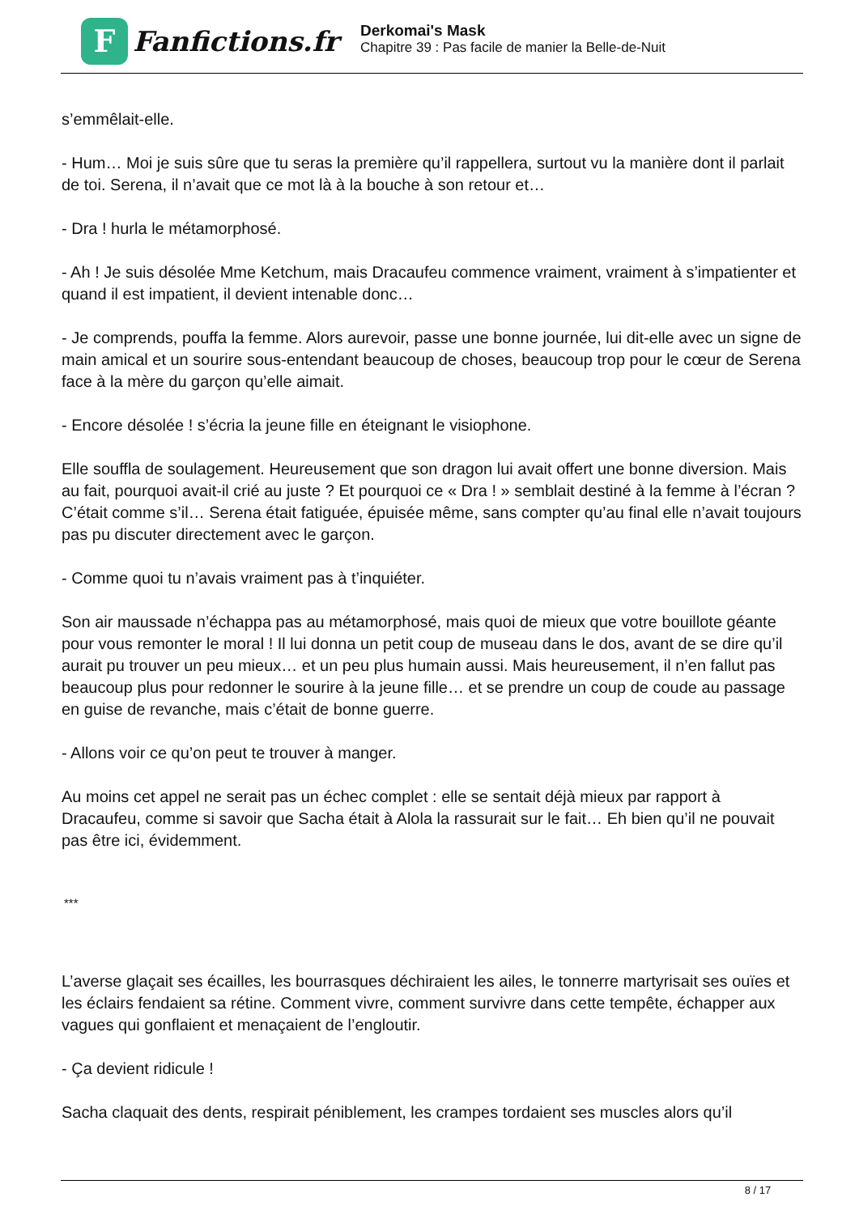F
Fanfictions.fr
Derkomai's Mask
Chapitre 39 : Pas facile de manier la Belle-de-Nuit
s’emmêlait-elle.
- Hum… Moi je suis sûre que tu seras la première qu’il rappellera, surtout vu la manière dont il parlait de toi. Serena, il n’avait que ce mot là à la bouche à son retour et…
- Dra ! hurla le métamorphosé.
- Ah ! Je suis désolée Mme Ketchum, mais Dracaufeu commence vraiment, vraiment à s’impatienter et quand il est impatient, il devient intenable donc…
- Je comprends, pouffa la femme. Alors aurevoir, passe une bonne journée, lui dit-elle avec un signe de main amical et un sourire sous-entendant beaucoup de choses, beaucoup trop pour le cœur de Serena face à la mère du garçon qu’elle aimait.
- Encore désolée ! s’écria la jeune fille en éteignant le visiophone.
Elle souffla de soulagement. Heureusement que son dragon lui avait offert une bonne diversion. Mais au fait, pourquoi avait-il crié au juste ? Et pourquoi ce « Dra ! » semblait destiné à la femme à l’écran ? C’était comme s’il… Serena était fatiguée, épuisée même, sans compter qu’au final elle n’avait toujours pas pu discuter directement avec le garçon.
- Comme quoi tu n’avais vraiment pas à t’inquiéter.
Son air maussade n’échappa pas au métamorphosé, mais quoi de mieux que votre bouillote géante pour vous remonter le moral ! Il lui donna un petit coup de museau dans le dos, avant de se dire qu’il aurait pu trouver un peu mieux… et un peu plus humain aussi. Mais heureusement, il n’en fallut pas beaucoup plus pour redonner le sourire à la jeune fille… et se prendre un coup de coude au passage en guise de revanche, mais c’était de bonne guerre.
- Allons voir ce qu’on peut te trouver à manger.
Au moins cet appel ne serait pas un échec complet : elle se sentait déjà mieux par rapport à Dracaufeu, comme si savoir que Sacha était à Alola la rassurait sur le fait… Eh bien qu’il ne pouvait pas être ici, évidemment.
***
L’averse glaçait ses écailles, les bourrasques déchiraient les ailes, le tonnerre martyrisait ses ouïes et les éclairs fendaient sa rétine. Comment vivre, comment survivre dans cette tempête, échapper aux vagues qui gonflaient et menaçaient de l’engloutir.
- Ça devient ridicule !
Sacha claquait des dents, respirait péniblement, les crampes tordaient ses muscles alors qu’il
8 / 17